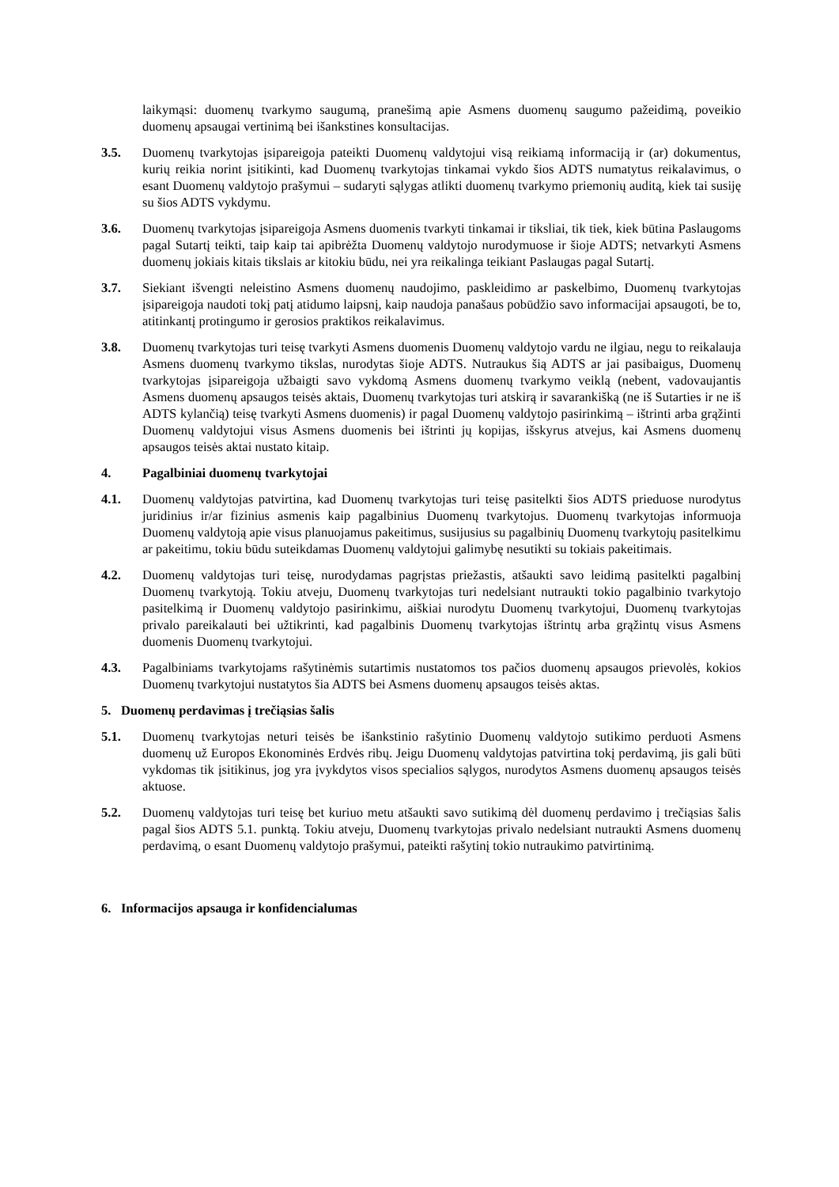laikymąsi: duomenų tvarkymo saugumą, pranešimą apie Asmens duomenų saugumo pažeidimą, poveikio duomenų apsaugai vertinimą bei išankstines konsultacijas.
3.5. Duomenų tvarkytojas įsipareigoja pateikti Duomenų valdytojui visą reikiamą informaciją ir (ar) dokumentus, kurių reikia norint įsitikinti, kad Duomenų tvarkytojas tinkamai vykdo šios ADTS numatytus reikalavimus, o esant Duomenų valdytojo prašymui – sudaryti sąlygas atlikti duomenų tvarkymo priemonių auditą, kiek tai susiję su šios ADTS vykdymu.
3.6. Duomenų tvarkytojas įsipareigoja Asmens duomenis tvarkyti tinkamai ir tiksliai, tik tiek, kiek būtina Paslaugoms pagal Sutartį teikti, taip kaip tai apibrėžta Duomenų valdytojo nurodymuose ir šioje ADTS; netvarkyti Asmens duomenų jokiais kitais tikslais ar kitokiu būdu, nei yra reikalinga teikiant Paslaugas pagal Sutartį.
3.7. Siekiant išvengti neleistino Asmens duomenų naudojimo, paskleidimo ar paskelbimo, Duomenų tvarkytojas įsipareigoja naudoti tokį patį atidumo laipsnį, kaip naudoja panašaus pobūdžio savo informacijai apsaugoti, be to, atitinkantį protingumo ir gerosios praktikos reikalavimus.
3.8. Duomenų tvarkytojas turi teisę tvarkyti Asmens duomenis Duomenų valdytojo vardu ne ilgiau, negu to reikalauja Asmens duomenų tvarkymo tikslas, nurodytas šioje ADTS. Nutraukus šią ADTS ar jai pasibaigus, Duomenų tvarkytojas įsipareigoja užbaigti savo vykdomą Asmens duomenų tvarkymo veiklą (nebent, vadovaujantis Asmens duomenų apsaugos teisės aktais, Duomenų tvarkytojas turi atskirą ir savarankišką (ne iš Sutarties ir ne iš ADTS kylančią) teisę tvarkyti Asmens duomenis) ir pagal Duomenų valdytojo pasirinkimą – ištrinti arba grąžinti Duomenų valdytojui visus Asmens duomenis bei ištrinti jų kopijas, išskyrus atvejus, kai Asmens duomenų apsaugos teisės aktai nustato kitaip.
4. Pagalbiniai duomenų tvarkytojai
4.1. Duomenų valdytojas patvirtina, kad Duomenų tvarkytojas turi teisę pasitelkti šios ADTS prieduose nurodytus juridinius ir/ar fizinius asmenis kaip pagalbinius Duomenų tvarkytojus. Duomenų tvarkytojas informuoja Duomenų valdytoją apie visus planuojamus pakeitimus, susijusius su pagalbinių Duomenų tvarkytojų pasitelkimu ar pakeitimu, tokiu būdu suteikdamas Duomenų valdytojui galimybę nesutikti su tokiais pakeitimais.
4.2. Duomenų valdytojas turi teisę, nurodydamas pagrįstas priežastis, atšaukti savo leidimą pasitelkti pagalbinį Duomenų tvarkytoją. Tokiu atveju, Duomenų tvarkytojas turi nedelsiant nutraukti tokio pagalbinio tvarkytojo pasitelkimą ir Duomenų valdytojo pasirinkimu, aiškiai nurodytu Duomenų tvarkytojui, Duomenų tvarkytojas privalo pareikalauti bei užtikrinti, kad pagalbinis Duomenų tvarkytojas ištrintų arba grąžintų visus Asmens duomenis Duomenų tvarkytojui.
4.3. Pagalbiniams tvarkytojams rašytinėmis sutartimis nustatomos tos pačios duomenų apsaugos prievolės, kokios Duomenų tvarkytojui nustatytos šia ADTS bei Asmens duomenų apsaugos teisės aktas.
5. Duomenų perdavimas į trečiąsias šalis
5.1. Duomenų tvarkytojas neturi teisės be išankstinio rašytinio Duomenų valdytojo sutikimo perduoti Asmens duomenų už Europos Ekonominės Erdvės ribų. Jeigu Duomenų valdytojas patvirtina tokį perdavimą, jis gali būti vykdomas tik įsitikinus, jog yra įvykdytos visos specialios sąlygos, nurodytos Asmens duomenų apsaugos teisės aktuose.
5.2. Duomenų valdytojas turi teisę bet kuriuo metu atšaukti savo sutikimą dėl duomenų perdavimo į trečiąsias šalis pagal šios ADTS 5.1. punktą. Tokiu atveju, Duomenų tvarkytojas privalo nedelsiant nutraukti Asmens duomenų perdavimą, o esant Duomenų valdytojo prašymui, pateikti rašytinį tokio nutraukimo patvirtinimą.
6. Informacijos apsauga ir konfidencialumas